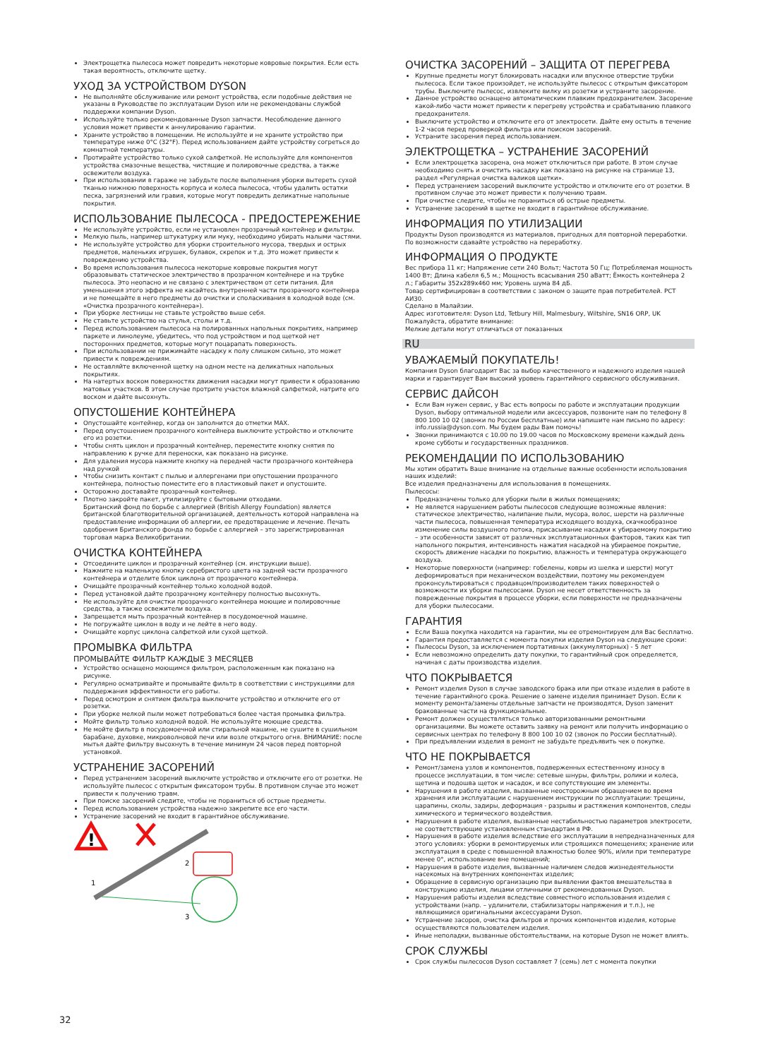Электрощетка пылесоса может повредить некоторые ковровые покрытия. Если есть такая вероятность, отключите щетку.
УХОД ЗА УСТРОЙСТВОМ DYSON
Не выполняйте обслуживание или ремонт устройства, если подобные действия не указаны в Руководстве по эксплуатации Dyson или не рекомендованы службой поддержки компании Dyson.
Используйте только рекомендованные Dyson запчасти. Несоблюдение данного условия может привести к аннулированию гарантии.
Храните устройство в помещении. Не используйте и не храните устройство при температуре ниже 0°C (32°F). Перед использованием дайте устройству согреться до комнатной температуры.
Протирайте устройство только сухой салфеткой. Не используйте для компонентов устройства смазочные вещества, чистящие и полировочные средства, а также освежители воздуха.
При использовании в гараже не забудьте после выполнения уборки вытереть сухой тканью нижнюю поверхность корпуса и колеса пылесоса, чтобы удалить остатки песка, загрязнений или гравия, которые могут повредить деликатные напольные покрытия.
ИСПОЛЬЗОВАНИЕ ПЫЛЕСОСА - ПРЕДОСТЕРЕЖЕНИЕ
Не используйте устройство, если не установлен прозрачный контейнер и фильтры.
Мелкую пыль, например штукатурку или муку, необходимо убирать малыми частями.
Не используйте устройство для уборки строительного мусора, твердых и острых предметов, маленьких игрушек, булавок, скрепок и т.д. Это может привести к повреждению устройства.
Во время использования пылесоса некоторые ковровые покрытия могут образовывать статическое электричество в прозрачном контейнере и на трубке пылесоса. Это неопасно и не связано с электричеством от сети питания. Для уменьшения этого эффекта не касайтесь внутренней части прозрачного контейнера и не помещайте в него предметы до очистки и споласкивания в холодной воде (см. «Очистка прозрачного контейнера»).
При уборке лестницы не ставьте устройство выше себя.
Не ставьте устройство на стулья, столы и т.д.
Перед использованием пылесоса на полированных напольных покрытиях, например паркете и линолеуме, убедитесь, что под устройством и под щеткой нет посторонних предметов, которые могут поцарапать поверхность.
При использовании не прижимайте насадку к полу слишком сильно, это может привести к повреждениям.
Не оставляйте включенной щетку на одном месте на деликатных напольных покрытиях.
На натертых воском поверхностях движения насадки могут привести к образованию матовых участков. В этом случае протрите участок влажной салфеткой, натрите его воском и дайте высохнуть.
ОПУСТОШЕНИЕ КОНТЕЙНЕРА
Опустошайте контейнер, когда он заполнится до отметки MAX.
Перед опустошением прозрачного контейнера выключите устройство и отключите его из розетки.
Чтобы снять циклон и прозрачный контейнер, переместите кнопку снятия по направлению к ручке для переноски, как показано на рисунке.
Для удаления мусора нажмите кнопку на передней части прозрачного контейнера над ручкой
Чтобы снизить контакт с пылью и аллергенами при опустошении прозрачного контейнера, полностью поместите его в пластиковый пакет и опустошите.
Осторожно доставайте прозрачный контейнер.
Плотно закройте пакет, утилизируйте с бытовыми отходами.
Британский фонд по борьбе с аллергией (British Allergy Foundation) является британской благотворительной организацией, деятельность которой направлена на предоставление информации об аллергии, ее предотвращение и лечение. Печать одобрения Британского фонда по борьбе с аллергией – это зарегистрированная торговая марка Великобритании.
ОЧИСТКА КОНТЕЙНЕРА
Отсоедините циклон и прозрачный контейнер (см. инструкции выше).
Нажмите на маленькую кнопку серебристого цвета на задней части прозрачного контейнера и отделите блок циклона от прозрачного контейнера.
Очищайте прозрачный контейнер только холодной водой.
Перед установкой дайте прозрачному контейнеру полностью высохнуть.
Не используйте для очистки прозрачного контейнера моющие и полировочные средства, а также освежители воздуха.
Запрещается мыть прозрачный контейнер в посудомоечной машине.
Не погружайте циклон в воду и не лейте в него воду.
Очищайте корпус циклона салфеткой или сухой щеткой.
ПРОМЫВКА ФИЛЬТРА
ПРОМЫВАЙТЕ ФИЛЬТР КАЖДЫЕ 3 МЕСЯЦЕВ
Устройство оснащено моющимся фильтром, расположенным как показано на рисунке.
Регулярно осматривайте и промывайте фильтр в соответствии с инструкциями для поддержания эффективности его работы.
Перед осмотром и снятием фильтра выключите устройство и отключите его от розетки.
При уборке мелкой пыли может потребоваться более частая промывка фильтра.
Мойте фильтр только холодной водой. Не используйте моющие средства.
Не мойте фильтр в посудомоечной или стиральной машине, не сушите в сушильном барабане, духовке, микроволновой печи или возле открытого огня. ВНИМАНИЕ: после мытья дайте фильтру высохнуть в течение минимум 24 часов перед повторной установкой.
УСТРАНЕНИЕ ЗАСОРЕНИЙ
Перед устранением засорений выключите устройство и отключите его от розетки. Не используйте пылесос с открытым фиксатором трубы. В противном случае это может привести к получению травм.
При поиске засорений следите, чтобы не пораниться об острые предметы.
Перед использованием устройства надежно закрепите все его части.
Устранение засорений не входит в гарантийное обслуживание.
!
2
1
3
ОЧИСТКА ЗАСОРЕНИЙ – ЗАЩИТА ОТ ПЕРЕГРЕВА
Крупные предметы могут блокировать насадки или впускное отверстие трубки пылесоса. Если такое произойдет, не используйте пылесос с открытым фиксатором трубы. Выключите пылесос, извлеките вилку из розетки и устраните засорение.
Данное устройство оснащено автоматическим плавким предохранителем. Засорение какой-либо части может привести к перегреву устройства и срабатыванию плавкого предохранителя.
Выключите устройство и отключите его от электросети. Дайте ему остыть в течение 1-2 часов перед проверкой фильтра или поиском засорений.
Устраните засорения перед использованием.
ЭЛЕКТРОЩЕТКА – УСТРАНЕНИЕ ЗАСОРЕНИЙ
Если электрощетка засорена, она может отключиться при работе. В этом случае необходимо снять и очистить насадку как показано на рисунке на странице 13, раздел «Регулярная очистка валиков щетки».
Перед устранением засорений выключите устройство и отключите его от розетки. В противном случае это может привести к получению травм.
При очистке следите, чтобы не пораниться об острые предметы.
Устранение засорений в щетке не входит в гарантийное обслуживание.
ИНФОРМАЦИЯ ПО УТИЛИЗАЦИИ
Продукты Dyson производятся из материалов, пригодных для повторной переработки. По возможности сдавайте устройство на переработку.
ИНФОРМАЦИЯ О ПРОДУКТЕ
Вес прибора 11 кг; Напряжение сети 240 Вольт; Частота 50 Гц; Потребляемая мощность 1400 Вт; Длина кабеля 6,5 м.; Мощность всасывания 250 аВатт; Ёмкость контейнера 2 л.; Габариты 352х289х460 мм; Уровень шума 84 дБ.
Товар сертифицирован в соответствии с законом о защите прав потребителей. РСТ АИ30.
Сделано в Малайзии.
Адрес изготовителя: Dyson Ltd, Tetbury Hill, Malmesbury, Wiltshire, SN16 ORP, UK
Пожалуйста, обратите внимание:
Мелкие детали могут отличаться от показанных
RU
УВАЖАЕМЫЙ ПОКУПАТЕЛЬ!
Компания Dyson благодарит Вас за выбор качественного и надежного изделия нашей марки и гарантирует Вам высокий уровень гарантийного сервисного обслуживания.
СЕРВИС ДАЙСОН
Если Вам нужен сервис, у Вас есть вопросы по работе и эксплуатации продукции Dyson, выбору оптимальной модели или аксессуаров, позвоните нам по телефону 8 800 100 10 02 (звонки по России бесплатные) или напишите нам письмо по адресу: info.russia@dyson.com. Мы будем рады Вам помочь!
Звонки принимаются с 10.00 по 19.00 часов по Московскому времени каждый день кроме субботы и государственных праздников.
РЕКОМЕНДАЦИИ ПО ИСПОЛЬЗОВАНИЮ
Мы хотим обратить Ваше внимание на отдельные важные особенности использования наших изделий:
Все изделия предназначены для использования в помещениях.
Пылесосы:
Предназначены только для уборки пыли в жилых помещениях;
Не является нарушением работы пылесосов следующие возможные явления: статическое электричество, налипание пыли, мусора, волос, шерсти на различные части пылесоса, повышенная температура исходящего воздуха, скачкообразное изменение силы воздушного потока, присасывание насадки к убираемому покрытию – эти особенности зависят от различных эксплуатационных факторов, таких как тип напольного покрытия, интенсивность нажатия насадкой на убираемое покрытие, скорость движение насадки по покрытию, влажность и температура окружающего воздуха.
Некоторые поверхности (например: гобелены, ковры из шелка и шерсти) могут деформироваться при механическом воздействии, поэтому мы рекомендуем проконсультироваться с продавцом/производителем таких поверхностей о возможности их уборки пылесосами. Dyson не несет ответственность за поврежденные покрытия в процессе уборки, если поверхности не предназначены для уборки пылесосами.
ГАРАНТИЯ
Если Ваша покупка находится на гарантии, мы ее отремонтируем для Вас бесплатно.
Гарантия предоставляется с момента покупки изделия Dyson на следующие сроки:
Пылесосы Dyson, за исключением портативных (аккумуляторных) - 5 лет
Если невозможно определить дату покупки, то гарантийный срок определяется, начиная с даты производства изделия.
ЧТО ПОКРЫВАЕТСЯ
Ремонт изделия Dyson в случае заводского брака или при отказе изделия в работе в течение гарантийного срока. Решение о замене изделия принимает Dyson. Если к моменту ремонта/замены отдельные запчасти не производятся, Dyson заменит бракованные части на функциональные.
Ремонт должен осуществляться только авторизованными ремонтными организациями. Вы можете оставить заявку на ремонт или получить информацию о сервисных центрах по телефону 8 800 100 10 02 (звонок по России бесплатный).
При предъявлении изделия в ремонт не забудьте предъявить чек о покупке.
ЧТО НЕ ПОКРЫВАЕТСЯ
Ремонт/замена узлов и компонентов, подверженных естественному износу в процессе эксплуатации, в том числе: сетевые шнуры, фильтры, ролики и колеса, щетина и подошва щеток и насадок, и все сопутствующие им элементы.
Нарушения в работе изделия, вызванные неосторожным обращением во время хранения или эксплуатации с нарушением инструкции по эксплуатации: трещины, царапины, сколы, задиры, деформация - разрывы и растяжения компонентов, следы химического и термического воздействия.
Нарушения в работе изделия, вызванные нестабильностью параметров электросети, не соответствующие установленным стандартам в РФ.
Нарушения в работе изделия вследствие его эксплуатации в непредназначенных для этого условиях: уборки в ремонтируемых или строящихся помещениях; хранение или эксплуатация в среде с повышенной влажностью более 90%, и/или при температуре менее 0°, использование вне помещений;
Нарушения в работе изделия, вызванные наличием следов жизнедеятельности насекомых на внутренних компонентах изделия;
Обращение в сервисную организацию при выявлении фактов вмешательства в конструкцию изделия, лицами отличными от рекомендованных Dyson.
Нарушения работы изделия вследствие совместного использования изделия с устройствами (напр. – удлинители, стабилизаторы напряжения и т.п.), не являющимися оригинальными аксессуарами Dyson.
Устранение засоров, очистка фильтров и прочих компонентов изделия, которые осуществляются пользователем изделия.
Иные неполадки, вызванные обстоятельствами, на которые Dyson не может влиять.
СРОК СЛУЖБЫ
Срок службы пылесосов Dyson составляет 7 (семь) лет с момента покупки
32